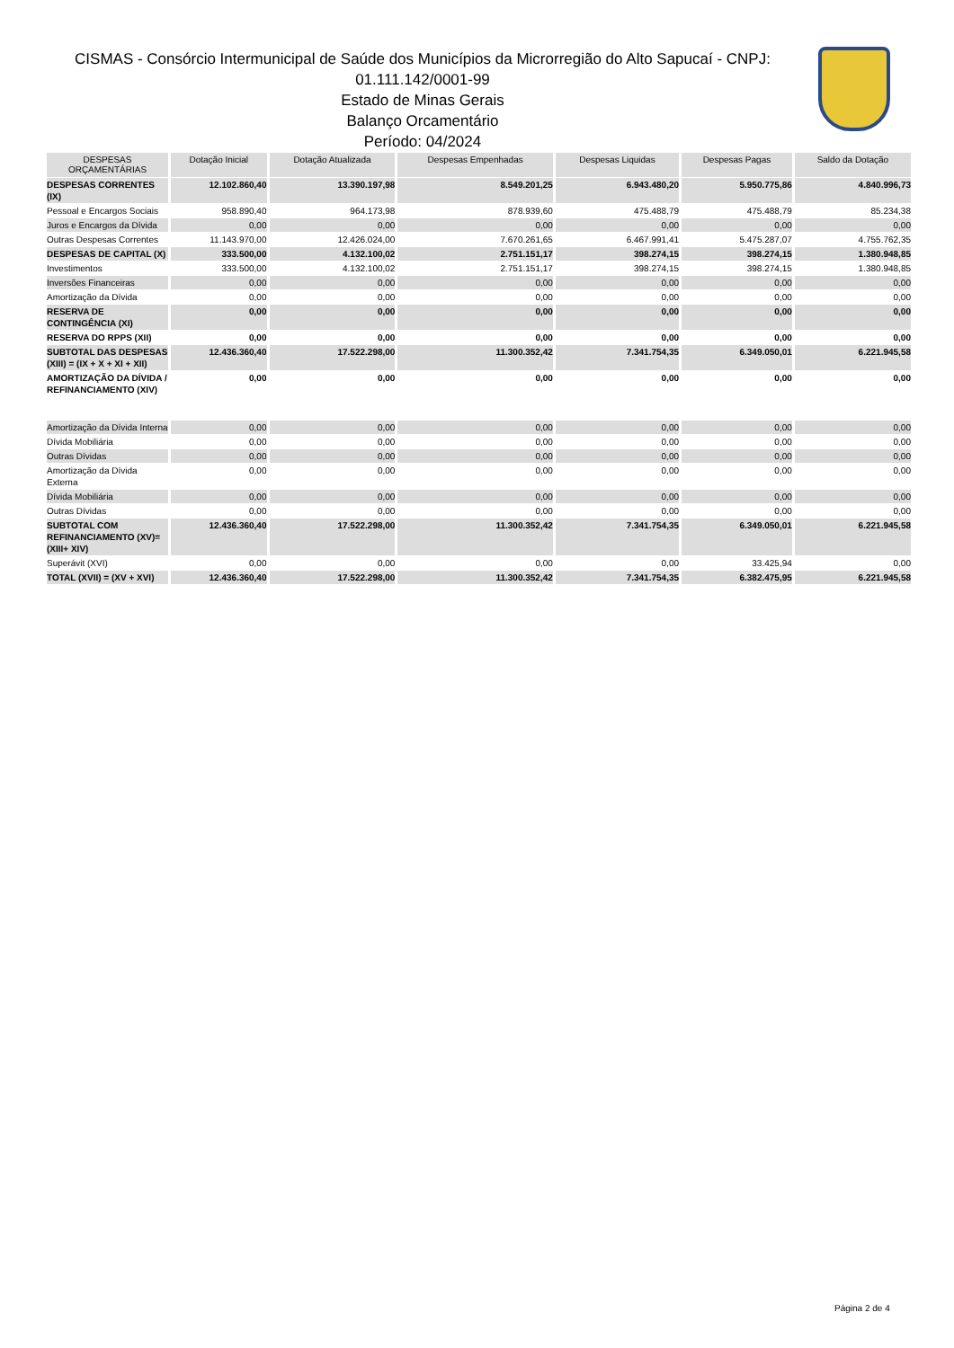CISMAS - Consórcio Intermunicipal de Saúde dos Municípios da Microrregião do Alto Sapucaí - CNPJ:
01.111.142/0001-99
Estado de Minas Gerais
Balanço Orcamentário
Período: 04/2024
| DESPESAS ORÇAMENTÁRIAS | Dotação Inicial | Dotação Atualizada | Despesas Empenhadas | Despesas Liquidas | Despesas Pagas | Saldo da Dotação |
| --- | --- | --- | --- | --- | --- | --- |
| DESPESAS CORRENTES (IX) | 12.102.860,40 | 13.390.197,98 | 8.549.201,25 | 6.943.480,20 | 5.950.775,86 | 4.840.996,73 |
| Pessoal e Encargos Sociais | 958.890,40 | 964.173,98 | 878.939,60 | 475.488,79 | 475.488,79 | 85.234,38 |
| Juros e Encargos da Dívida | 0,00 | 0,00 | 0,00 | 0,00 | 0,00 | 0,00 |
| Outras Despesas Correntes | 11.143.970,00 | 12.426.024,00 | 7.670.261,65 | 6.467.991,41 | 5.475.287,07 | 4.755.762,35 |
| DESPESAS DE CAPITAL (X) | 333.500,00 | 4.132.100,02 | 2.751.151,17 | 398.274,15 | 398.274,15 | 1.380.948,85 |
| Investimentos | 333.500,00 | 4.132.100,02 | 2.751.151,17 | 398.274,15 | 398.274,15 | 1.380.948,85 |
| Inversões Financeiras | 0,00 | 0,00 | 0,00 | 0,00 | 0,00 | 0,00 |
| Amortização da Dívida | 0,00 | 0,00 | 0,00 | 0,00 | 0,00 | 0,00 |
| RESERVA DE CONTINGÊNCIA (XI) | 0,00 | 0,00 | 0,00 | 0,00 | 0,00 | 0,00 |
| RESERVA DO RPPS (XII) | 0,00 | 0,00 | 0,00 | 0,00 | 0,00 | 0,00 |
| SUBTOTAL DAS DESPESAS (XIII) = (IX + X + XI + XII) | 12.436.360,40 | 17.522.298,00 | 11.300.352,42 | 7.341.754,35 | 6.349.050,01 | 6.221.945,58 |
| AMORTIZAÇÃO DA DÍVIDA / REFINANCIAMENTO (XIV) | 0,00 | 0,00 | 0,00 | 0,00 | 0,00 | 0,00 |
| Amortização da Dívida Interna | 0,00 | 0,00 | 0,00 | 0,00 | 0,00 | 0,00 |
| Dívida Mobiliária | 0,00 | 0,00 | 0,00 | 0,00 | 0,00 | 0,00 |
| Outras Dívidas | 0,00 | 0,00 | 0,00 | 0,00 | 0,00 | 0,00 |
| Amortização da Dívida Externa | 0,00 | 0,00 | 0,00 | 0,00 | 0,00 | 0,00 |
| Dívida Mobiliária | 0,00 | 0,00 | 0,00 | 0,00 | 0,00 | 0,00 |
| Outras Dívidas | 0,00 | 0,00 | 0,00 | 0,00 | 0,00 | 0,00 |
| SUBTOTAL COM REFINANCIAMENTO (XV)= (XIII+ XIV) | 12.436.360,40 | 17.522.298,00 | 11.300.352,42 | 7.341.754,35 | 6.349.050,01 | 6.221.945,58 |
| Superávit (XVI) | 0,00 | 0,00 | 0,00 | 0,00 | 33.425,94 | 0,00 |
| TOTAL (XVII) = (XV + XVI) | 12.436.360,40 | 17.522.298,00 | 11.300.352,42 | 7.341.754,35 | 6.382.475,95 | 6.221.945,58 |
Página 2 de 4